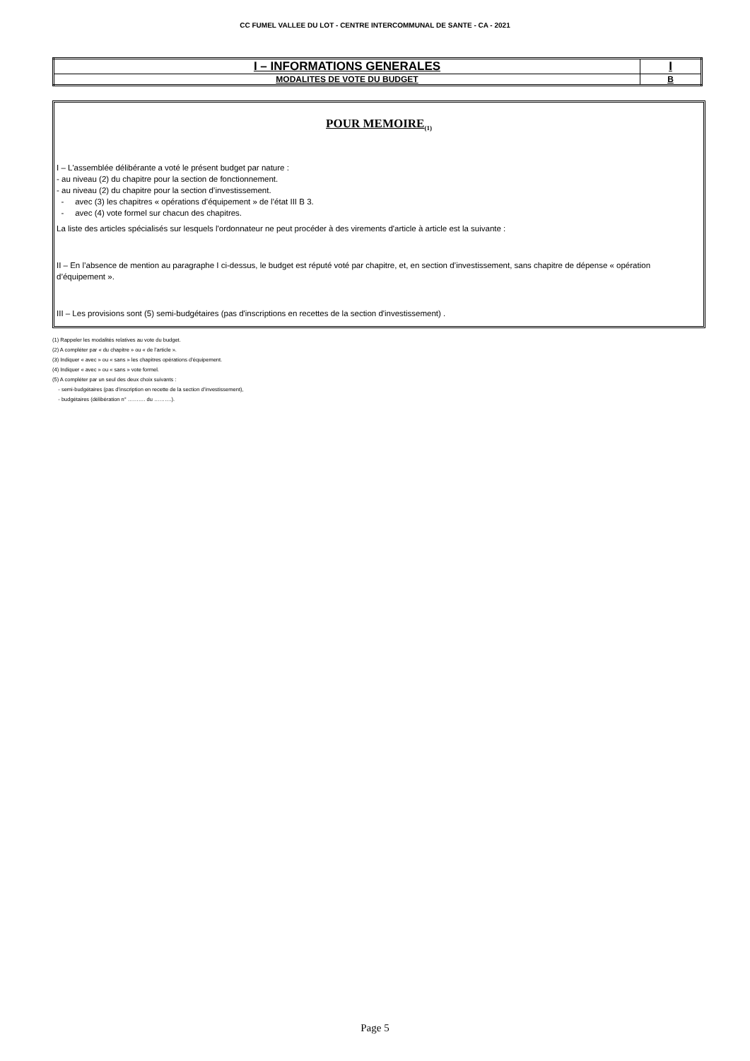CC FUMEL VALLEE DU LOT - CENTRE INTERCOMMUNAL DE SANTE - CA - 2021
| I – INFORMATIONS GENERALES | I |
| MODALITES DE VOTE DU BUDGET | B |
POUR MEMOIRE<sub>(1)</sub>
I – L'assemblée délibérante a voté le présent budget par nature :
- au niveau (2) du chapitre pour la section de fonctionnement.
- au niveau (2) du chapitre pour la section d’investissement.
- avec (3) les chapitres « opérations d’équipement » de l’état III B 3.
- avec (4) vote formel sur chacun des chapitres.
La liste des articles spécialisés sur lesquels l'ordonnateur ne peut procéder à des virements d'article à article est la suivante :
II – En l’absence de mention au paragraphe I ci-dessus, le budget est réputé voté par chapitre, et, en section d’investissement, sans chapitre de dépense « opération d’équipement ».
III – Les provisions sont (5) semi-budgétaires (pas d'inscriptions en recettes de la section d'investissement) .
(1) Rappeler les modalités relatives au vote du budget.
(2) A compléter par « du chapitre » ou « de l’article ».
(3) Indiquer « avec » ou « sans » les chapitres opérations d’équipement.
(4) Indiquer « avec » ou « sans » vote formel.
(5) A compléter par un seul des deux choix suivants :
- semi-budgétaires (pas d’inscription en recette de la section d’investissement),
- budgétaires (délibération n° ………. du ……….).
Page 5